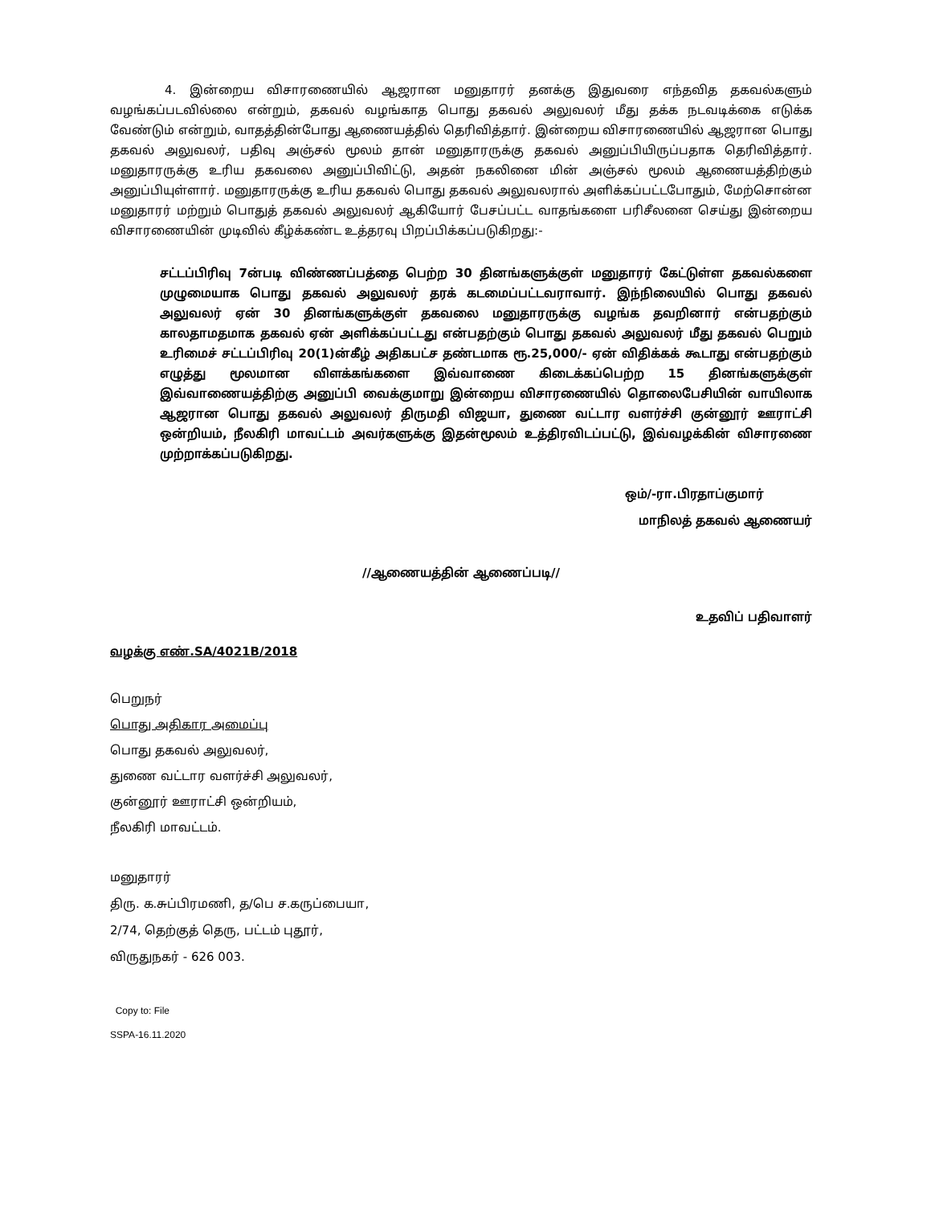4. இன்றைய விசாரணையில் ஆஜரான மனுதாரர் தனக்கு இதுவரை எந்தவித தகவல்களும் வழங்கப்படவில்லை என்றும், தகவல் வழங்காத பொது தகவல் அலுவலர் மீது தக்க நடவடிக்கை எடுக்க வேண்டும் என்றும், வாதத்தின்போது ஆணையத்தில் தெரிவித்தார். இன்றைய விசாரணையில் ஆஜரான பொது தகவல் அலுவலர், பதிவு அஞ்சல் மூலம் தான் மனுதாரருக்கு தகவல் அனுப்பியிருப்பதாக தெரிவித்தார். மனுதாரருக்கு உரிய தகவலை அனுப்பிவிட்டு, அதன் நகலினை மின் அஞ்சல் மூலம் ஆணையத்திற்கும் அனுப்பியுள்ளார். மனுதாரருக்கு உரிய தகவல் பொது தகவல் அலுவலரால் அளிக்கப்பட்டபோதும், மேற்சொன்ன மனுதாரர் மற்றும் பொதுத் தகவல் அலுவலர் ஆகியோர் பேசப்பட்ட வாதங்களை பரிசீலனை செய்து இன்றைய விசாரணையின் முடிவில் கீழ்க்கண்ட உத்தரவு பிறப்பிக்கப்படுகிறது:-
சட்டப்பிரிவு 7ன்படி விண்ணப்பத்தை பெற்ற 30 தினங்களுக்குள் மனுதாரர் கேட்டுள்ள தகவல்களை முழுமையாக பொது தகவல் அலுவலர் தரக் கடமைப்பட்டவராவார். இந்நிலையில் பொது தகவல் அலுவலர் ஏன் 30 தினங்களுக்குள் தகவலை மனுதாரருக்கு வழங்க தவறினார் என்பதற்கும் காலதாமதமாக தகவல் ஏன் அளிக்கப்பட்டது என்பதற்கும் பொது தகவல் அலுவலர் மீது தகவல் பெறும் உரிமைச் சட்டப்பிரிவு 20(1)ன்கீழ் அதிகபட்ச தண்டமாக ரூ.25,000/- ஏன் விதிக்கக் கூடாது என்பதற்கும் எழுத்து மூலமான விளக்கங்களை இவ்வாணை கிடைக்கப்பெற்ற 15 தினங்களுக்குள் இவ்வாணையத்திற்கு அனுப்பி வைக்குமாறு இன்றைய விசாரணையில் தொலைபேசியின் வாயிலாக ஆஜரான பொது தகவல் அலுவலர் திருமதி விஜயா, துணை வட்டார வளர்ச்சி குன்னூர் ஊராட்சி ஒன்றியம், நீலகிரி மாவட்டம் அவர்களுக்கு இதன்மூலம் உத்திரவிடப்பட்டு, இவ்வழக்கின் விசாரணை முற்றாக்கப்படுகிறது.
ஒம்/-ரா.பிரதாப்குமார்
மாநிலத் தகவல் ஆணையர்
//ஆணையத்தின் ஆணைப்படி//
உதவிப் பதிவாளர்
வழக்கு எண்.SA/4021B/2018
பெறுநர்
பொது அதிகார அமைப்பு
பொது தகவல் அலுவலர்,
துணை வட்டார வளர்ச்சி அலுவலர்,
குன்னூர் ஊராட்சி ஒன்றியம்,
நீலகிரி மாவட்டம்.
மனுதாரர்
திரு. க.சுப்பிரமணி, த/பெ ச.கருப்பையா,
2/74, தெற்குத் தெரு, பட்டம் புதூர்,
விருதுநகர் - 626 003.
Copy to: File
SSPA-16.11.2020